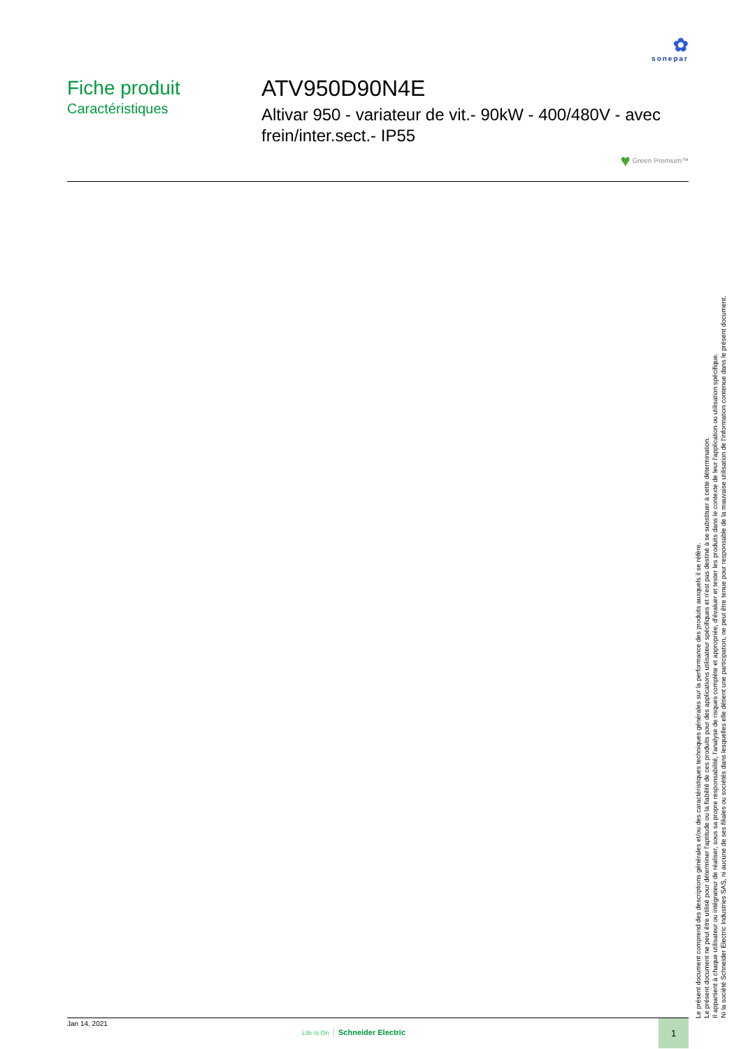✿
sonepar
Fiche produit
Caractéristiques
ATV950D90N4E
Altivar 950 - variateur de vit.- 90kW - 400/480V - avec frein/inter.sect.- IP55
♥ Green Premium™
Jan 14, 2021
Life Is On Schneider Electric
1
Le présent document comprend des descriptions générales et/ou des caractéristiques techniques générales sur la performance des produits auxquels il se réfère.
Le présent document ne peut être utilisé pour déterminer l'aptitude ou la fiabilité de ces produits pour des applications utilisateur spécifiques et n'est pas destiné à se substituer à cette détermination.
Il appartient à chaque utilisateur ou intégrateur de réaliser, sous sa propre responsabilité, l'analyse de risques complète et appropriée, d'évaluer et tester les produits dans le contexte de leur l'application ou utilisation spécifique.
Ni la société Schneider Electric Industries SAS, ni aucune de ses filiales ou sociétés dans lesquelles elle détient une participation, ne peut être tenue pour responsable de la mauvaise utilisation de l'information contenue dans le présent document.